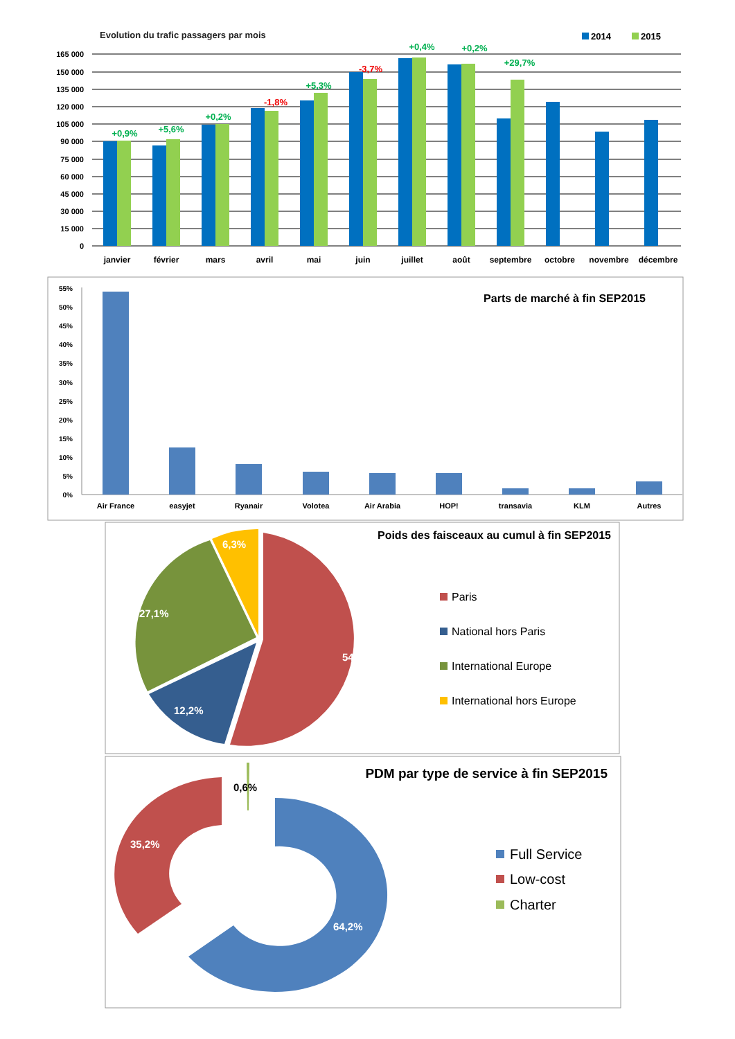Evolution du trafic passagers par mois
2014
2015
165 000
150 000
135 000
120 000
105 000
90 000
75 000
60 000
45 000
30 000
15 000
0
+0,9%
+5,6%
+0,2%
-1,8%
+5,3%
-3,7%
+0,4%
+0,2%
+29,7%
janvier
février
mars
avril
mai
juin
juillet
août
septembre
octobre
novembre
décembre
Parts de marché à fin SEP2015
55%
50%
45%
40%
35%
30%
25%
20%
15%
10%
5%
0%
Air France
easyjet
Ryanair
Volotea
Air Arabia
HOP!
transavia
KLM
Autres
Poids des faisceaux au cumul à fin SEP2015
54,3%
12,2%
27,1%
6,3%
Paris
National hors Paris
International Europe
International hors Europe
PDM par type de service à fin SEP2015
64,2%
35,2%
0,6%
Full Service
Low-cost
Charter